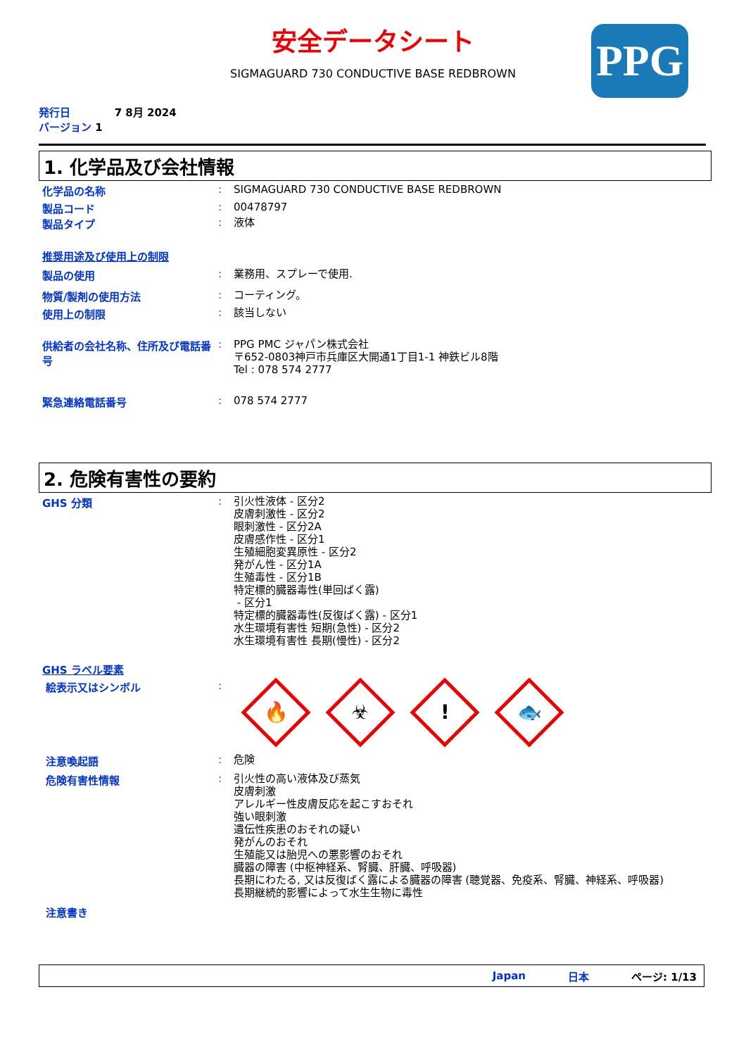安全データシート
SIGMAGUARD 730 CONDUCTIVE BASE REDBROWN PPG
発行日 7 8月 2024
バージョン 1
1. 化学品及び会社情報
化学品の名称 :
SIGMAGUARD 730 CONDUCTIVE BASE REDBROWN
製品コード :
00478797
製品タイプ :
液体
推奨用途及び使用上の制限
製品の使用 :
業務用、スプレーで使用.
物質/製剤の使用方法 :
コーティング。
使用上の制限 :
該当しない
供給者の会社名称、住所及び電話番号
:
PPG PMC ジャパン株式会社
〒652-0803神戸市兵庫区大開通1丁目1-1 神鉄ビル8階
Tel : 078 574 2777
緊急連絡電話番号 :
078 574 2777
2. 危険有害性の要約
GHS 分類 :
引火性液体 - 区分2
皮膚刺激性 - 区分2
眼刺激性 - 区分2A
皮膚感作性 - 区分1
生殖細胞変異原性 - 区分2
発がん性 - 区分1A
生殖毒性 - 区分1B
特定標的臓器毒性(単回ばく露)
- 区分1
特定標的臓器毒性(反復ばく露) - 区分1
水生環境有害性 短期(急性) - 区分2
水生環境有害性 長期(慢性) - 区分2
GHS ラベル要素
絵表示又はシンボル :
🔥 ☣! 🐟
注意喚起語 :
危険
危険有害性情報 :
引火性の高い液体及び蒸気
皮膚刺激
アレルギー性皮膚反応を起こすおそれ
強い眼刺激
遺伝性疾患のおそれの疑い
発がんのおそれ
生殖能又は胎児への悪影響のおそれ
臓器の障害 (中枢神経系、腎臓、肝臓、呼吸器)
長期にわたる, 又は反復ばく露による臓器の障害 (聴覚器、免疫系、腎臓、神経系、呼吸器)
長期継続的影響によって水生生物に毒性
注意書き
Japan 日本 ページ: 1/13